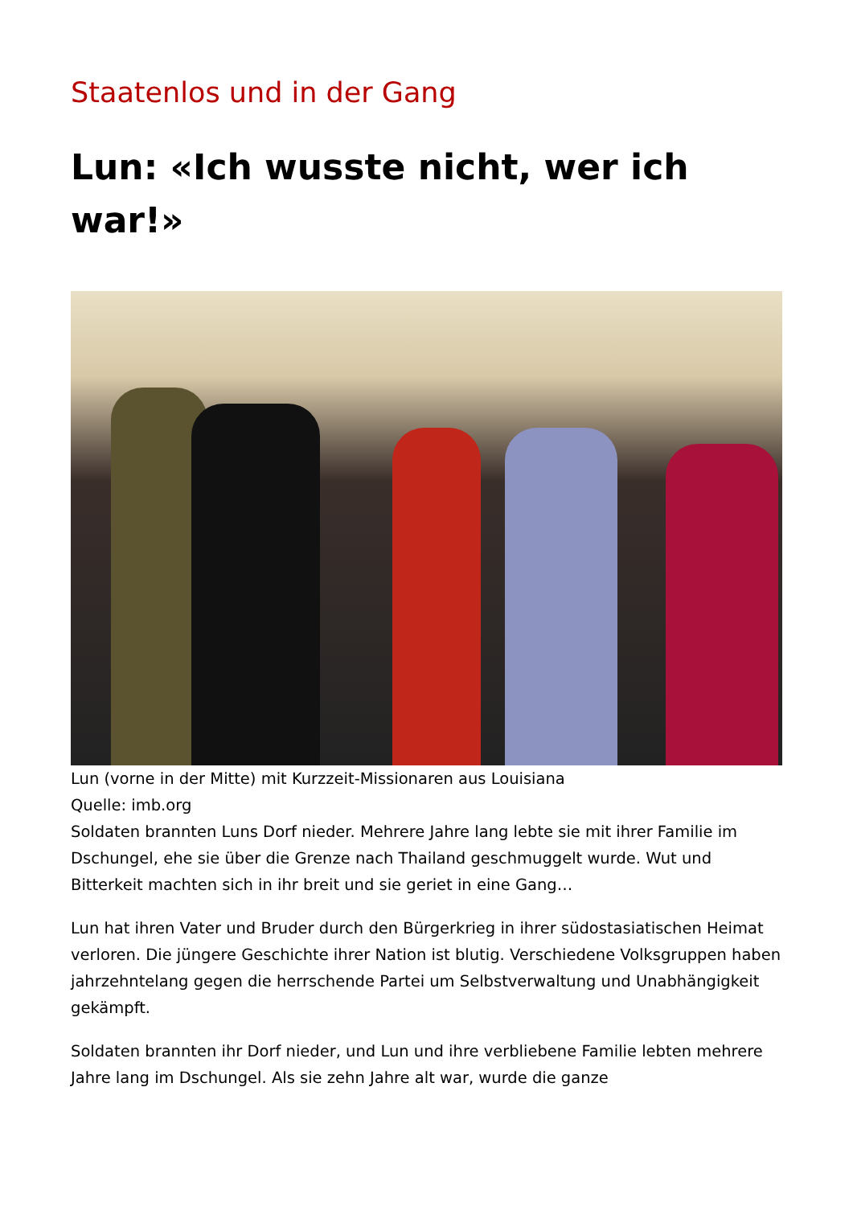Staatenlos und in der Gang
Lun: «Ich wusste nicht, wer ich war!»
Lun (vorne in der Mitte) mit Kurzzeit-Missionaren aus Louisiana
Quelle: imb.org
Soldaten brannten Luns Dorf nieder. Mehrere Jahre lang lebte sie mit ihrer Familie im Dschungel, ehe sie über die Grenze nach Thailand geschmuggelt wurde. Wut und Bitterkeit machten sich in ihr breit und sie geriet in eine Gang…
Lun hat ihren Vater und Bruder durch den Bürgerkrieg in ihrer südostasiatischen Heimat verloren. Die jüngere Geschichte ihrer Nation ist blutig. Verschiedene Volksgruppen haben jahrzehntelang gegen die herrschende Partei um Selbstverwaltung und Unabhängigkeit gekämpft.
Soldaten brannten ihr Dorf nieder, und Lun und ihre verbliebene Familie lebten mehrere Jahre lang im Dschungel. Als sie zehn Jahre alt war, wurde die ganze